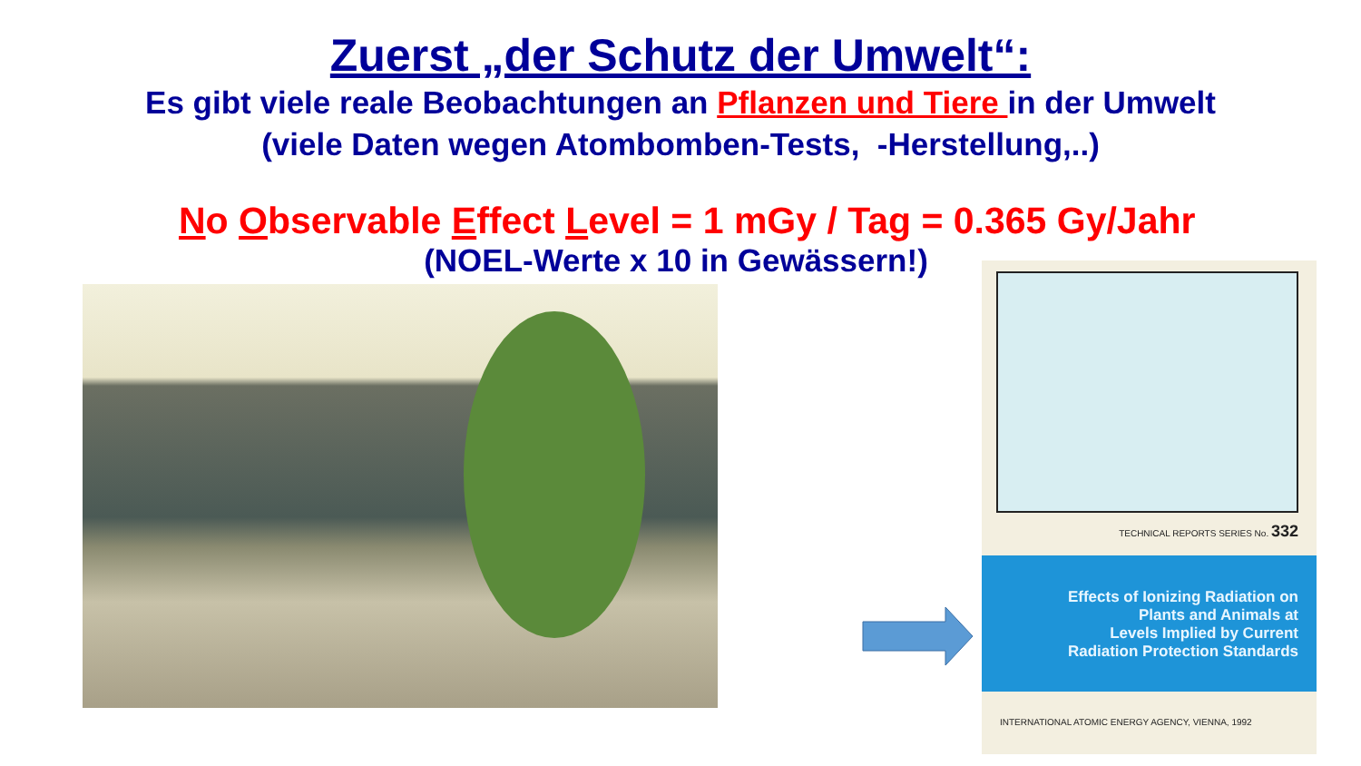Zuerst „der Schutz der Umwelt“:
Es gibt viele reale Beobachtungen an Pflanzen und Tiere in der Umwelt
(viele Daten wegen Atombomben-Tests, -Herstellung,..)
No Observable Effect Level = 1 mGy / Tag = 0.365 Gy/Jahr
(NOEL-Werte x 10 in Gewässern!)
TECHNICAL REPORTS SERIES No. 332
Effects of Ionizing Radiation on
Plants and Animals at
Levels Implied by Current
Radiation Protection Standards
INTERNATIONAL ATOMIC ENERGY AGENCY, VIENNA, 1992